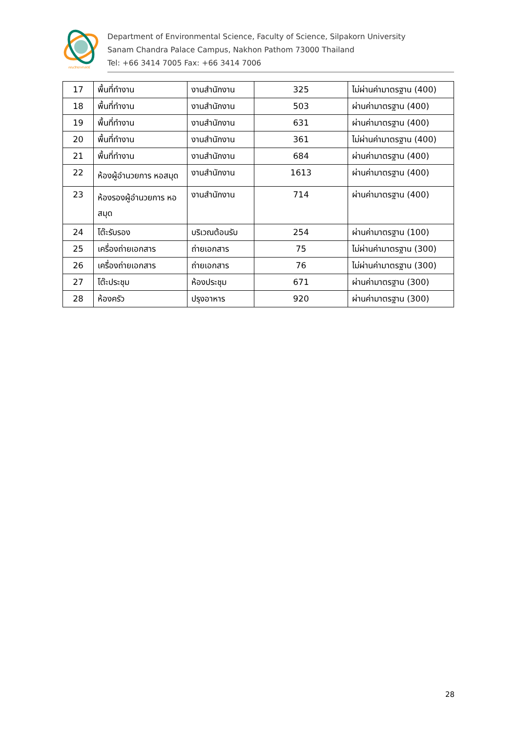คณะวิทยาศาสตร์
Department of Environmental Science, Faculty of Science, Silpakorn University
Sanam Chandra Palace Campus, Nakhon Pathom 73000 Thailand
Tel: +66 3414 7005 Fax: +66 3414 7006
| 17 | พื้นที่ทำงาน | งานสำนักงาน | 325 | ไม่ผ่านค่ามาตรฐาน (400) |
| 18 | พื้นที่ทำงาน | งานสำนักงาน | 503 | ผ่านค่ามาตรฐาน (400) |
| 19 | พื้นที่ทำงาน | งานสำนักงาน | 631 | ผ่านค่ามาตรฐาน (400) |
| 20 | พื้นที่ทำงาน | งานสำนักงาน | 361 | ไม่ผ่านค่ามาตรฐาน (400) |
| 21 | พื้นที่ทำงาน | งานสำนักงาน | 684 | ผ่านค่ามาตรฐาน (400) |
| 22 | ห้องผู้อำนวยการ หอสมุด | งานสำนักงาน | 1613 | ผ่านค่ามาตรฐาน (400) |
| 23 | ห้องรองผู้อำนวยการ หอสมุด | งานสำนักงาน | 714 | ผ่านค่ามาตรฐาน (400) |
| 24 | โต๊ะรับรอง | บริเวณต้อนรับ | 254 | ผ่านค่ามาตรฐาน (100) |
| 25 | เครื่องถ่ายเอกสาร | ถ่ายเอกสาร | 75 | ไม่ผ่านค่ามาตรฐาน (300) |
| 26 | เครื่องถ่ายเอกสาร | ถ่ายเอกสาร | 76 | ไม่ผ่านค่ามาตรฐาน (300) |
| 27 | โต๊ะประชุม | ห้องประชุม | 671 | ผ่านค่ามาตรฐาน (300) |
| 28 | ห้องครัว | ปรุงอาหาร | 920 | ผ่านค่ามาตรฐาน (300) |
28